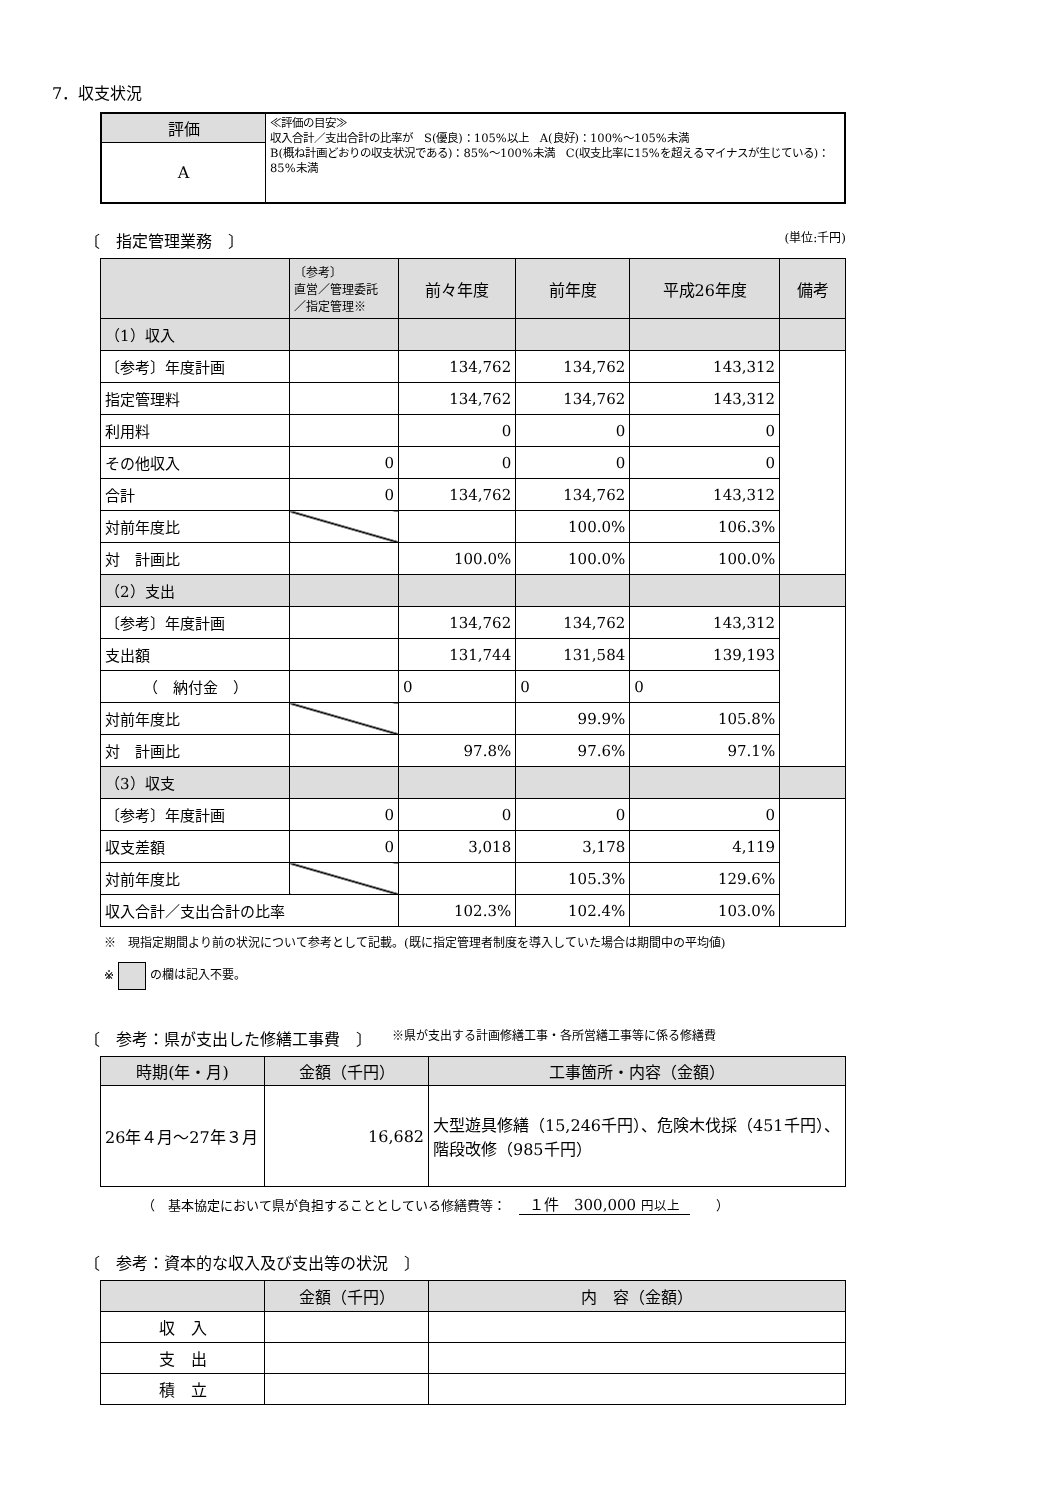7．収支状況
| 評価 | ≪評価の目安≫ 収入合計／支出合計の比率が S(優良)：105%以上 A(良好)：100%～105%未満 B(概ね計画どおりの収支状況である)：85%～100%未満 C(収支比率に15%を超えるマイナスが生じている)：85%未満 |
| A | |
〔　指定管理業務　〕 (単位:千円)
| | 〔参考〕 直営／管理委託 ／指定管理※ | 前々年度 | 前年度 | 平成26年度 | 備考 |
| --- | --- | --- | --- | --- | --- |
| （1）収入 | | | | | |
| 〔参考〕年度計画 | | 134,762 | 134,762 | 143,312 | |
| 指定管理料 | | 134,762 | 134,762 | 143,312 | |
| 利用料 | | 0 | 0 | 0 | |
| その他収入 | 0 | 0 | 0 | 0 | |
| 合計 | 0 | 134,762 | 134,762 | 143,312 | |
| 対前年度比 | | | 100.0% | 106.3% | |
| 対 計画比 | | 100.0% | 100.0% | 100.0% | |
| （2）支出 | | | | | |
| 〔参考〕年度計画 | | 134,762 | 134,762 | 143,312 | |
| 支出額 | | 131,744 | 131,584 | 139,193 | |
| （ 納付金 ） | | 0 | 0 | 0 | |
| 対前年度比 | | | 99.9% | 105.8% | |
| 対 計画比 | | 97.8% | 97.6% | 97.1% | |
| （3）収支 | | | | | |
| 〔参考〕年度計画 | 0 | 0 | 0 | 0 | |
| 収支差額 | 0 | 3,018 | 3,178 | 4,119 | |
| 対前年度比 | | | 105.3% | 129.6% | |
| 収入合計／支出合計の比率 | | 102.3% | 102.4% | 103.0% | |
※　現指定期間より前の状況について参考として記載。(既に指定管理者制度を導入していた場合は期間中の平均値)
※ の欄は記入不要。
〔　参考：県が支出した修繕工事費　〕 ※県が支出する計画修繕工事・各所営繕工事等に係る修繕費
| 時期(年・月) | 金額（千円） | 工事箇所・内容（金額） |
| 26年４月～27年３月 | 16,682 | 大型遊具修繕（15,246千円）、危険木伐採（451千円）、階段改修（985千円） |
（　基本協定において県が負担することとしている修繕費等：　１件　300,000 円以上　　）
〔　参考：資本的な収入及び支出等の状況　〕
| | 金額（千円） | 内 容（金額） |
| 収 入 | | |
| 支 出 | | |
| 積 立 | | |